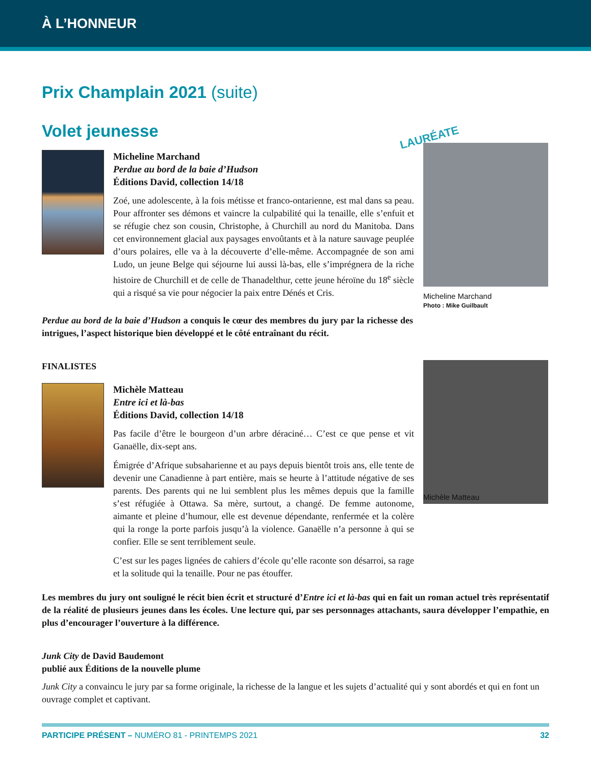À L’HONNEUR
Prix Champlain 2021 (suite)
Volet jeunesse
Micheline Marchand
Perdue au bord de la baie d’Hudson
Éditions David, collection 14/18
Zoé, une adolescente, à la fois métisse et franco-ontarienne, est mal dans sa peau. Pour affronter ses démons et vaincre la culpabilité qui la tenaille, elle s’enfuit et se réfugie chez son cousin, Christophe, à Churchill au nord du Manitoba. Dans cet environnement glacial aux paysages envoûtants et à la nature sauvage peuplée d’ours polaires, elle va à la découverte d’elle-même. Accompagnée de son ami Ludo, un jeune Belge qui séjourne lui aussi là-bas, elle s’imprégnera de la riche histoire de Churchill et de celle de Thanadelthur, cette jeune héroïne du 18<sup>e</sup> siècle qui a risqué sa vie pour négocier la paix entre Dénés et Cris.
LAURÉATE
Micheline Marchand
Photo : Mike Guilbault
Perdue au bord de la baie d’Hudson a conquis le cœur des membres du jury par la richesse des intrigues, l’aspect historique bien développé et le côté entraînant du récit.
FINALISTES
Michèle Matteau
Entre ici et là-bas
Éditions David, collection 14/18
Pas facile d’être le bourgeon d’un arbre déraciné… C’est ce que pense et vit Ganaëlle, dix-sept ans.
Émigrée d’Afrique subsaharienne et au pays depuis bientôt trois ans, elle tente de devenir une Canadienne à part entière, mais se heurte à l’attitude négative de ses parents. Des parents qui ne lui semblent plus les mêmes depuis que la famille s’est réfugiée à Ottawa. Sa mère, surtout, a changé. De femme autonome, aimante et pleine d’humour, elle est devenue dépendante, renfermée et la colère qui la ronge la porte parfois jusqu’à la violence. Ganaëlle n’a personne à qui se confier. Elle se sent terriblement seule.
C’est sur les pages lignées de cahiers d’école qu’elle raconte son désarroi, sa rage et la solitude qui la tenaille. Pour ne pas étouffer.
Michèle Matteau
Les membres du jury ont souligné le récit bien écrit et structuré d’Entre ici et là-bas qui en fait un roman actuel très représentatif de la réalité de plusieurs jeunes dans les écoles. Une lecture qui, par ses personnages attachants, saura développer l’empathie, en plus d’encourager l’ouverture à la différence.
Junk City de David Baudemont
publié aux Éditions de la nouvelle plume
Junk City a convaincu le jury par sa forme originale, la richesse de la langue et les sujets d’actualité qui y sont abordés et qui en font un ouvrage complet et captivant.
PARTICIPE PRÉSENT – NUMÉRO 81 - PRINTEMPS 2021 32